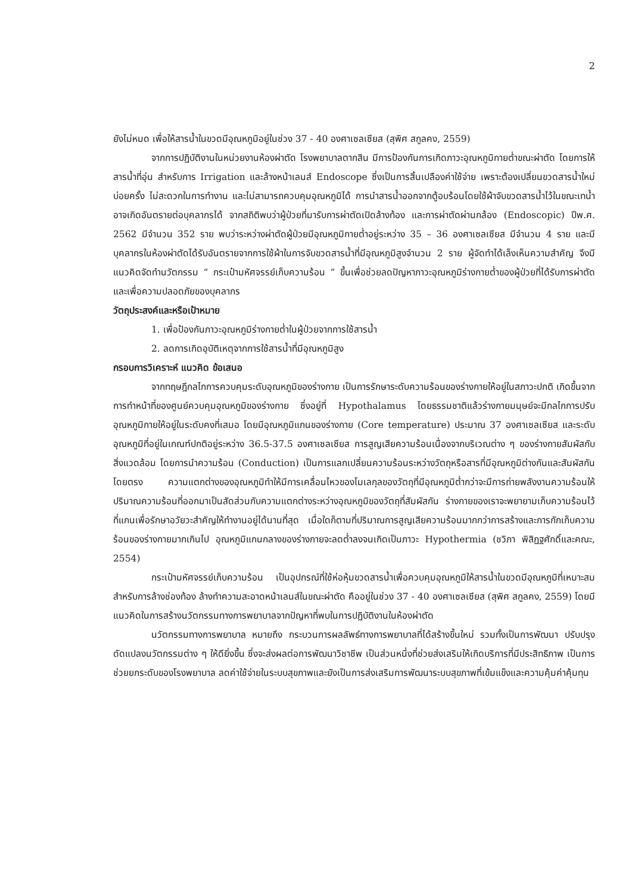2
ยังไม่หมด เพื่อให้สารน้ำในขวดมีอุณหภูมิอยู่ในช่วง 37 - 40 องศาเซลเซียส (สุพิศ สกูลคง, 2559)
จากการปฏิบัติงานในหน่วยงานห้องผ่าตัด โรงพยาบาลตากสิน มีการป้องกันการเกิดภาวะอุณหภูมิกายต่ำขณะผ่าตัด โดยการให้สารน้ำที่อุ่น สำหรับการ Irrigation และล้างหน้าเลนส์ Endoscope ซึ่งเป็นการสิ้นเปลืองค่าใช้จ่าย เพราะต้องเปลี่ยนขวดสารน้ำใหม่บ่อยครั้ง ไม่สะดวกในการทำงาน และไม่สามารถควบคุมอุณหภูมิได้ การนำสารน้ำออกจากตู้อบร้อนโดยใช้ผ้าจับขวดสารน้ำไว้ในขณะเทน้ำอาจเกิดอันตรายต่อบุคลากรได้ จากสถิติพบว่าผู้ป่วยที่มารับการผ่าตัดเปิดล้างท้อง และการผ่าตัดผ่านกล้อง (Endoscopic) ปีพ.ศ. 2562 มีจำนวน 352 ราย พบว่าระหว่างผ่าตัดผู้ป่วยมีอุณหภูมิกายต่ำอยู่ระหว่าง 35 – 36 องศาเซลเซียส มีจำนวน 4 ราย และมีบุคลากรในห้องผ่าตัดได้รับอันตรายจากการใช้ผ้าในการจับขวดสารน้ำที่มีอุณหภูมิสูงจำนวน 2 ราย ผู้จัดทำได้เล็งเห็นความสำคัญ จึงมีแนวคิดจัดทำนวัตกรรม “ กระเป๋ามหัศจรรย์เก็บความร้อน ” ขึ้นเพื่อช่วยลดปัญหาภาวะอุณหภูมิร่างกายต่ำของผู้ป่วยที่ได้รับการผ่าตัด และเพื่อความปลอดภัยของบุคลากร
วัตถุประสงค์และหรือเป้าหมาย
1. เพื่อป้องกันภาวะอุณหภูมิร่างกายต่ำในผู้ป่วยจากการใช้สารน้ำ
2. ลดการเกิดอุบัติเหตุจากการใช้สารน้ำที่มีอุณหภูมิสูง
กรอบการวิเคราะห์ แนวคิด ข้อเสนอ
จากทฤษฎีกลไกการควบคุมระดับอุณหภูมิของร่างกาย เป็นการรักษาระดับความร้อนของร่างกายให้อยู่ในสภาวะปกติ เกิดขึ้นจากการทำหน้าที่ของศูนย์ควบคุมอุณหภูมิของร่างกาย ซึ่งอยู่ที่ Hypothalamus โดยธรรมชาติแล้วร่างกายมนุษย์จะมีกลไกการปรับอุณหภูมิกายให้อยู่ในระดับคงที่เสมอ โดยมีอุณหภูมิแกนของร่างกาย (Core temperature) ประมาณ 37 องศาเซลเซียส และระดับอุณหภูมิที่อยู่ในเกณฑ์ปกติอยู่ระหว่าง 36.5-37.5 องศาเซลเซียส การสูญเสียความร้อนเนื่องจากบริเวณต่าง ๆ ของร่างกายสัมผัสกับสิ่งแวดล้อม โดยการนำความร้อน (Conduction) เป็นการแลกเปลี่ยนความร้อนระหว่างวัตถุหรือสารที่มีอุณหภูมิต่างกันและสัมผัสกันโดยตรง ความแตกต่างของอุณหภูมิทำให้มีการเคลื่อนไหวของโมเลกุลของวัตถุที่มีอุณหภูมิต่ำกว่าจะมีการถ่ายพลังงานความร้อนให้ปริมาณความร้อนที่ออกมาเป็นสัดส่วนกับความแตกต่างระหว่างอุณหภูมิของวัตถุที่สัมผัสกัน ร่างกายของเราจะพยายามเก็บความร้อนไว้ที่แกนเพื่อรักษาอวัยวะสำคัญให้ทำงานอยู่ได้นานที่สุด เมื่อใดก็ตามที่ปริมาณการสูญเสียความร้อนมากกว่าการสร้างและการกักเก็บความร้อนของร่างกายมากเกินไป อุณหภูมิแกนกลางของร่างกายจะลดต่ำลงจนเกิดเป็นภาวะ Hypothermia (ชวิภา พิสิฏฐศักดิ์และคณะ, 2554)
กระเป๋ามหัศจรรย์เก็บความร้อน เป็นอุปกรณ์ที่ใช้ห่อหุ้มขวดสารน้ำเพื่อควบคุมอุณหภูมิให้สารน้ำในขวดมีอุณหภูมิที่เหมาะสมสำหรับการล้างช่องท้อง ล้างทำความสะอาดหน้าเลนส์ในขณะผ่าตัด คืออยู่ในช่วง 37 - 40 องศาเซลเซียส (สุพิศ สกูลคง, 2559) โดยมีแนวคิดในการสร้างนวัตกรรมทางการพยาบาลจากปัญหาที่พบในการปฏิบัติงานในห้องผ่าตัด
นวัตกรรมทางการพยาบาล หมายถึง กระบวนการผลลัพธ์ทางการพยาบาลที่ได้สร้างขึ้นใหม่ รวมทั้งเป็นการพัฒนา ปรับปรุง ดัดแปลงนวัตกรรมต่าง ๆ ให้ดียิ่งขึ้น ซึ่งจะส่งผลต่อการพัฒนาวิชาชีพ เป็นส่วนหนึ่งที่ช่วยส่งเสริมให้เกิดบริการที่มีประสิทธิภาพ เป็นการช่วยยกระดับของโรงพยาบาล ลดค่าใช้จ่ายในระบบสุขภาพและยังเป็นการส่งเสริมการพัฒนาระบบสุขภาพที่เข้มแข็งและความคุ้มค่าคุ้มทุน